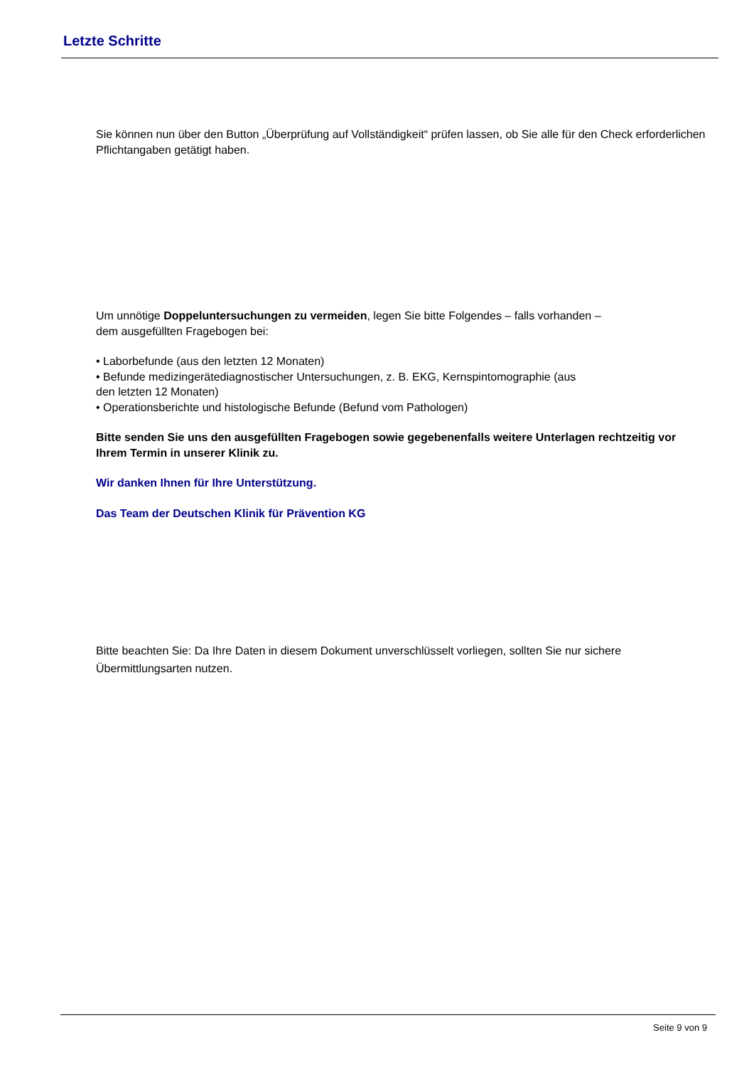Letzte Schritte
Sie können nun über den Button „Überprüfung auf Vollständigkeit“ prüfen lassen, ob Sie alle für den Check erforderlichen Pflichtangaben getätigt haben.
Um unnötige Doppeluntersuchungen zu vermeiden, legen Sie bitte Folgendes – falls vorhanden –
dem ausgefüllten Fragebogen bei:
• Laborbefunde (aus den letzten 12 Monaten)
• Befunde medizingerätediagnostischer Untersuchungen, z. B. EKG, Kernspintomographie (aus
den letzten 12 Monaten)
• Operationsberichte und histologische Befunde (Befund vom Pathologen)
Bitte senden Sie uns den ausgefüllten Fragebogen sowie gegebenenfalls weitere Unterlagen rechtzeitig vor Ihrem Termin in unserer Klinik zu.
Wir danken Ihnen für Ihre Unterstützung.
Das Team der Deutschen Klinik für Prävention KG
Bitte beachten Sie: Da Ihre Daten in diesem Dokument unverschlüsselt vorliegen, sollten Sie nur sichere Übermittlungsarten nutzen.
Seite 9 von 9